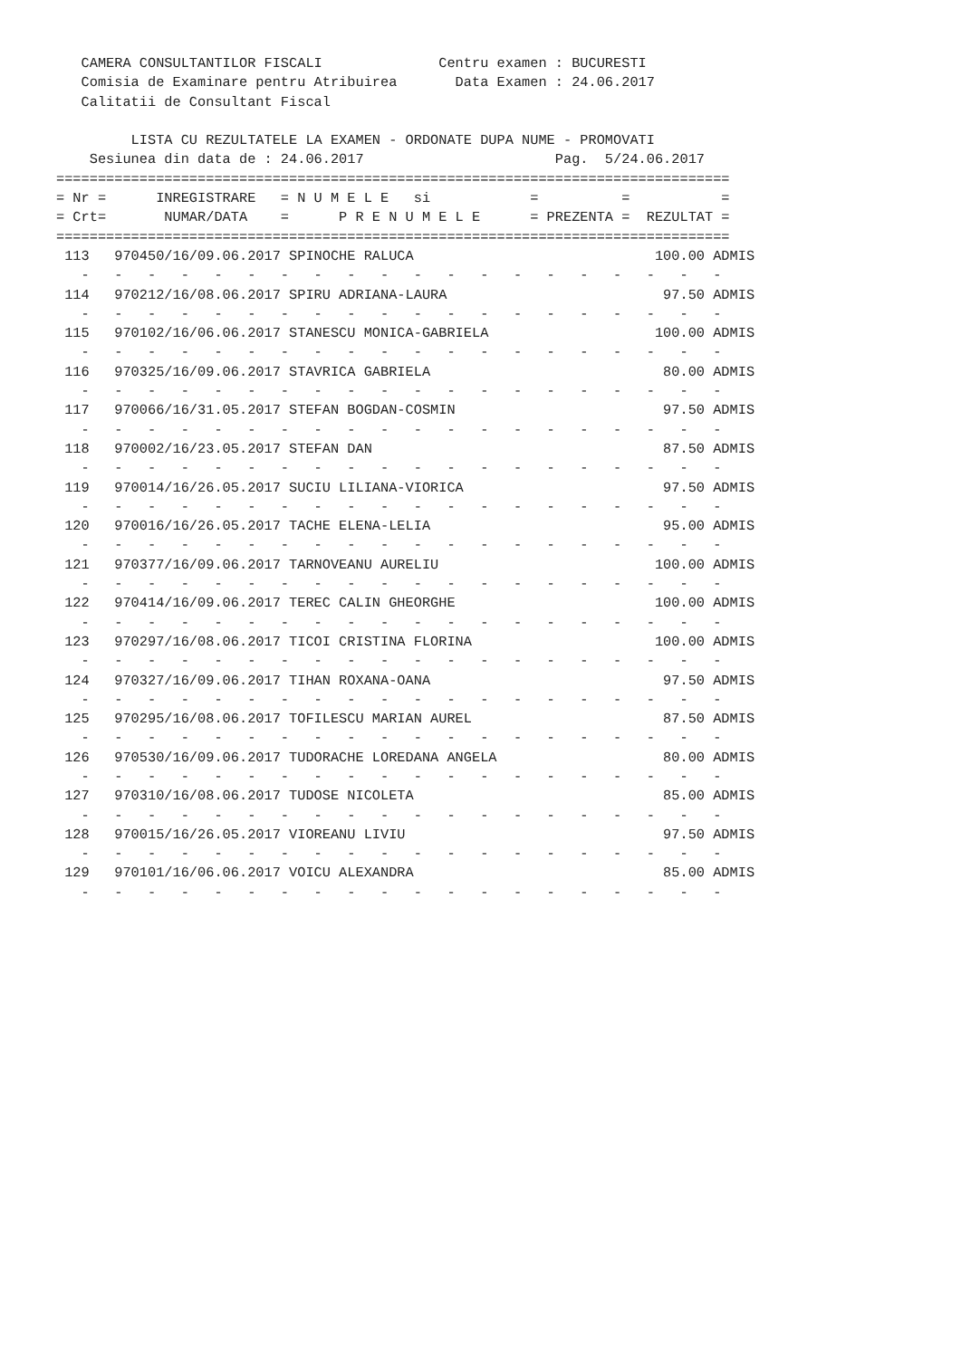CAMERA CONSULTANTILOR FISCALI              Centru examen : BUCURESTI
   Comisia de Examinare pentru Atribuirea       Data Examen : 24.06.2017
   Calitatii de Consultant Fiscal

         LISTA CU REZULTATELE LA EXAMEN - ORDONATE DUPA NUME - PROMOVATI
    Sesiunea din data de : 24.06.2017                       Pag.  5/24.06.2017
=================================================================================
= Nr =      INREGISTRARE   = N U M E L E   si            =          =           =
= Crt=       NUMAR/DATA    =      P R E N U M E L E      = PREZENTA =  REZULTAT =
=================================================================================
| Nr | Numar/Data | Nume | Rezultat |
| --- | --- | --- | --- |
 113   970450/16/09.06.2017 SPINOCHE RALUCA                             100.00 ADMIS
   -   -   -   -   -   -   -   -   -   -   -   -   -   -   -   -   -   -   -   -
 114   970212/16/08.06.2017 SPIRU ADRIANA-LAURA                          97.50 ADMIS
   -   -   -   -   -   -   -   -   -   -   -   -   -   -   -   -   -   -   -   -
 115   970102/16/06.06.2017 STANESCU MONICA-GABRIELA                    100.00 ADMIS
   -   -   -   -   -   -   -   -   -   -   -   -   -   -   -   -   -   -   -   -
 116   970325/16/09.06.2017 STAVRICA GABRIELA                            80.00 ADMIS
   -   -   -   -   -   -   -   -   -   -   -   -   -   -   -   -   -   -   -   -
 117   970066/16/31.05.2017 STEFAN BOGDAN-COSMIN                         97.50 ADMIS
   -   -   -   -   -   -   -   -   -   -   -   -   -   -   -   -   -   -   -   -
 118   970002/16/23.05.2017 STEFAN DAN                                   87.50 ADMIS
   -   -   -   -   -   -   -   -   -   -   -   -   -   -   -   -   -   -   -   -
 119   970014/16/26.05.2017 SUCIU LILIANA-VIORICA                        97.50 ADMIS
   -   -   -   -   -   -   -   -   -   -   -   -   -   -   -   -   -   -   -   -
 120   970016/16/26.05.2017 TACHE ELENA-LELIA                            95.00 ADMIS
   -   -   -   -   -   -   -   -   -   -   -   -   -   -   -   -   -   -   -   -
 121   970377/16/09.06.2017 TARNOVEANU AURELIU                          100.00 ADMIS
   -   -   -   -   -   -   -   -   -   -   -   -   -   -   -   -   -   -   -   -
 122   970414/16/09.06.2017 TEREC CALIN GHEORGHE                        100.00 ADMIS
   -   -   -   -   -   -   -   -   -   -   -   -   -   -   -   -   -   -   -   -
 123   970297/16/08.06.2017 TICOI CRISTINA FLORINA                      100.00 ADMIS
   -   -   -   -   -   -   -   -   -   -   -   -   -   -   -   -   -   -   -   -
 124   970327/16/09.06.2017 TIHAN ROXANA-OANA                            97.50 ADMIS
   -   -   -   -   -   -   -   -   -   -   -   -   -   -   -   -   -   -   -   -
 125   970295/16/08.06.2017 TOFILESCU MARIAN AUREL                       87.50 ADMIS
   -   -   -   -   -   -   -   -   -   -   -   -   -   -   -   -   -   -   -   -
 126   970530/16/09.06.2017 TUDORACHE LOREDANA ANGELA                    80.00 ADMIS
   -   -   -   -   -   -   -   -   -   -   -   -   -   -   -   -   -   -   -   -
 127   970310/16/08.06.2017 TUDOSE NICOLETA                              85.00 ADMIS
   -   -   -   -   -   -   -   -   -   -   -   -   -   -   -   -   -   -   -   -
 128   970015/16/26.05.2017 VIOREANU LIVIU                               97.50 ADMIS
   -   -   -   -   -   -   -   -   -   -   -   -   -   -   -   -   -   -   -   -
 129   970101/16/06.06.2017 VOICU ALEXANDRA                              85.00 ADMIS
   -   -   -   -   -   -   -   -   -   -   -   -   -   -   -   -   -   -   -   -